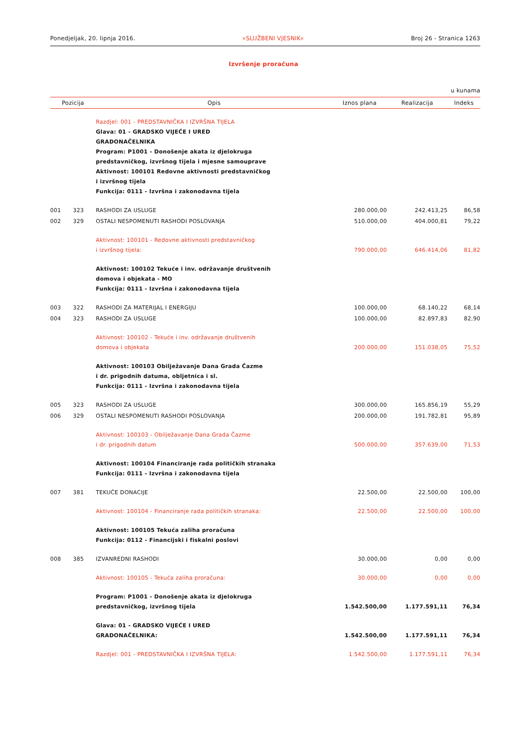Ponedjeljak, 20. lipnja 2016. »SLUŽBENI VJESNIK« Broj 26 - Stranica 1263
Izvršenje proračuna
u kunama
| Pozicija | | Opis | Iznos plana | Realizacija | Indeks |
| --- | --- | --- | --- | --- | --- |
| | | Razdjel: 001 - PREDSTAVNIČKA I IZVRŠNA TIJELA Glava: 01 - GRADSKO VIJEĆE I URED GRADONAČELNIKA Program: P1001 - Donošenje akata iz djelokruga predstavničkog, izvršnog tijela i mjesne samouprave Aktivnost: 100101 Redovne aktivnosti predstavničkog i izvršnog tijela Funkcija: 0111 - Izvršna i zakonodavna tijela | | | |
| 001 | 323 | RASHODI ZA USLUGE | 280.000,00 | 242.413,25 | 86,58 |
| 002 | 329 | OSTALI NESPOMENUTI RASHODI POSLOVANJA | 510.000,00 | 404.000,81 | 79,22 |
| | | Aktivnost: 100101 - Redovne aktivnosti predstavničkog i izvršnog tijela: | 790.000,00 | 646.414,06 | 81,82 |
| | | Aktivnost: 100102 Tekuće i inv. održavanje društvenih domova i objekata - MO Funkcija: 0111 - Izvršna i zakonodavna tijela | | | |
| 003 | 322 | RASHODI ZA MATERIJAL I ENERGIJU | 100.000,00 | 68.140,22 | 68,14 |
| 004 | 323 | RASHODI ZA USLUGE | 100.000,00 | 82.897,83 | 82,90 |
| | | Aktivnost: 100102 - Tekuće i inv. održavanje društvenih domova i objekata | 200.000,00 | 151.038,05 | 75,52 |
| | | Aktivnost: 100103 Obilježavanje Dana Grada Čazme i dr. prigodnih datuma, obljetnica i sl. Funkcija: 0111 - Izvršna i zakonodavna tijela | | | |
| 005 | 323 | RASHODI ZA USLUGE | 300.000,00 | 165.856,19 | 55,29 |
| 006 | 329 | OSTALI NESPOMENUTI RASHODI POSLOVANJA | 200.000,00 | 191.782,81 | 95,89 |
| | | Aktivnost: 100103 - Obilježavanje Dana Grada Čazme i dr. prigodnih datum | 500.000,00 | 357.639,00 | 71,53 |
| | | Aktivnost: 100104 Financiranje rada političkih stranaka Funkcija: 0111 - Izvršna i zakonodavna tijela | | | |
| 007 | 381 | TEKUĆE DONACIJE | 22.500,00 | 22.500,00 | 100,00 |
| | | Aktivnost: 100104 - Financiranje rada političkih stranaka: | 22.500,00 | 22.500,00 | 100,00 |
| | | Aktivnost: 100105 Tekuća zaliha proračuna Funkcija: 0112 - Financijski i fiskalni poslovi | | | |
| 008 | 385 | IZVANREDNI RASHODI | 30.000,00 | 0,00 | 0,00 |
| | | Aktivnost: 100105 - Tekuća zaliha proračuna: | 30.000,00 | 0,00 | 0,00 |
| | | Program: P1001 - Donošenje akata iz djelokruga predstavničkog, izvršnog tijela | 1.542.500,00 | 1.177.591,11 | 76,34 |
| | | Glava: 01 - GRADSKO VIJEĆE I URED GRADONAČELNIKA: | 1.542.500,00 | 1.177.591,11 | 76,34 |
| | | Razdjel: 001 - PREDSTAVNIČKA I IZVRŠNA TIJELA: | 1.542.500,00 | 1.177.591,11 | 76,34 |